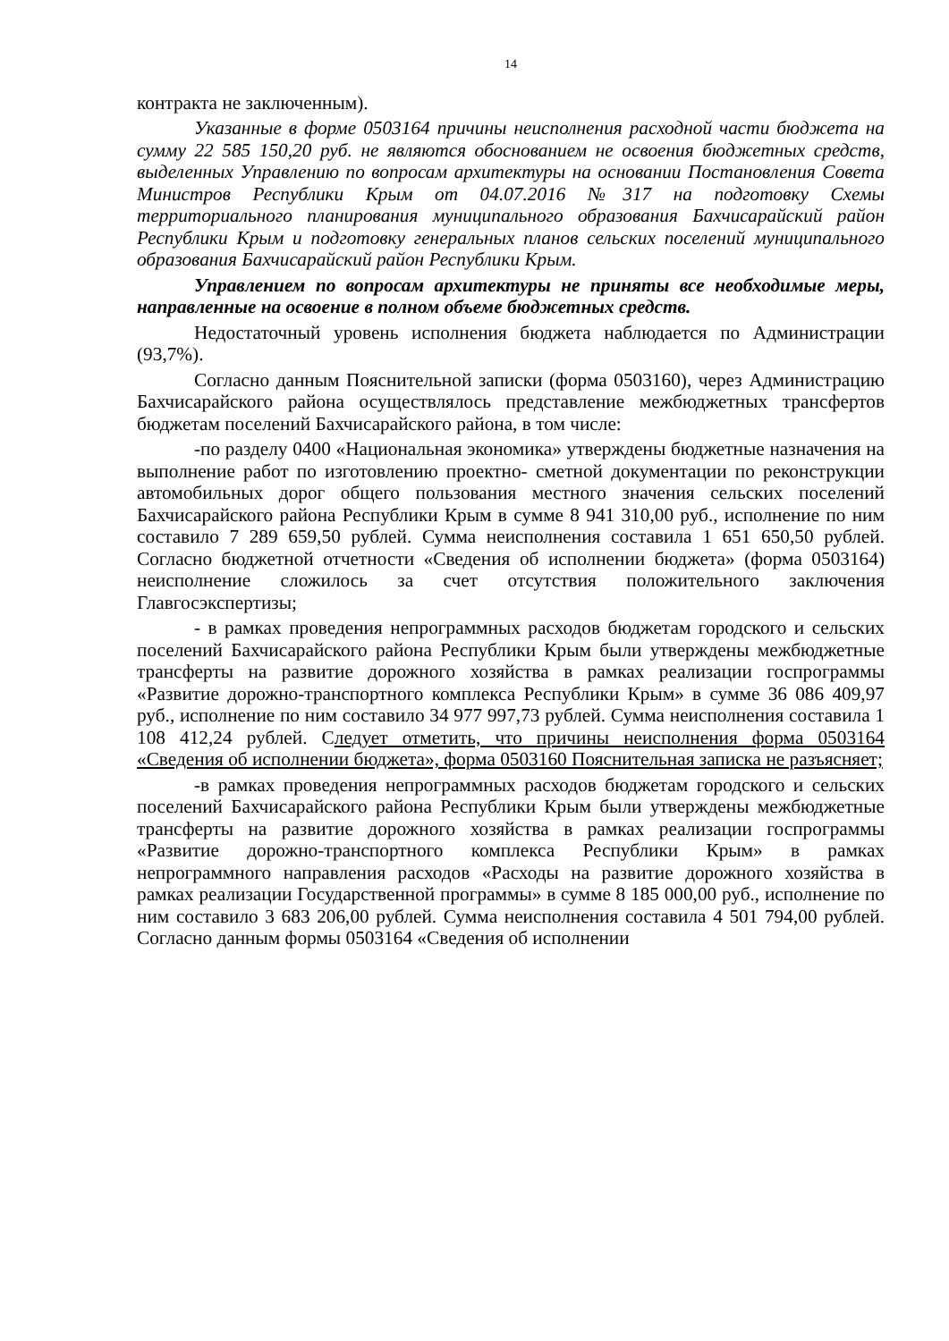14
контракта не заключенным).
Указанные в форме 0503164 причины неисполнения расходной части бюджета на сумму 22 585 150,20 руб. не являются обоснованием не освоения бюджетных средств, выделенных Управлению по вопросам архитектуры на основании Постановления Совета Министров Республики Крым от 04.07.2016 №317 на подготовку Схемы территориального планирования муниципального образования Бахчисарайский район Республики Крым и подготовку генеральных планов сельских поселений муниципального образования Бахчисарайский район Республики Крым.
Управлением по вопросам архитектуры не приняты все необходимые меры, направленные на освоение в полном объеме бюджетных средств.
Недостаточный уровень исполнения бюджета наблюдается по Администрации (93,7%).
Согласно данным Пояснительной записки (форма 0503160), через Администрацию Бахчисарайского района осуществлялось представление межбюджетных трансфертов бюджетам поселений Бахчисарайского района, в том числе:
-по разделу 0400 «Национальная экономика» утверждены бюджетные назначения на выполнение работ по изготовлению проектно- сметной документации по реконструкции автомобильных дорог общего пользования местного значения сельских поселений Бахчисарайского района Республики Крым в сумме 8 941 310,00 руб., исполнение по ним составило 7 289 659,50 рублей. Сумма неисполнения составила 1 651 650,50 рублей. Согласно бюджетной отчетности «Сведения об исполнении бюджета» (форма 0503164) неисполнение сложилось за счет отсутствия положительного заключения Главгосэкспертизы;
- в рамках проведения непрограммных расходов бюджетам городского и сельских поселений Бахчисарайского района Республики Крым были утверждены межбюджетные трансферты на развитие дорожного хозяйства в рамках реализации госпрограммы «Развитие дорожно-транспортного комплекса Республики Крым» в сумме 36 086 409,97 руб., исполнение по ним составило 34 977 997,73 рублей. Сумма неисполнения составила 1 108 412,24 рублей. Следует отметить, что причины неисполнения форма 0503164 «Сведения об исполнении бюджета», форма 0503160 Пояснительная записка не разъясняет;
-в рамках проведения непрограммных расходов бюджетам городского и сельских поселений Бахчисарайского района Республики Крым были утверждены межбюджетные трансферты на развитие дорожного хозяйства в рамках реализации госпрограммы «Развитие дорожно-транспортного комплекса Республики Крым» в рамках непрограммного направления расходов «Расходы на развитие дорожного хозяйства в рамках реализации Государственной программы» в сумме 8 185 000,00 руб., исполнение по ним составило 3 683 206,00 рублей. Сумма неисполнения составила 4 501 794,00 рублей. Согласно данным формы 0503164 «Сведения об исполнении